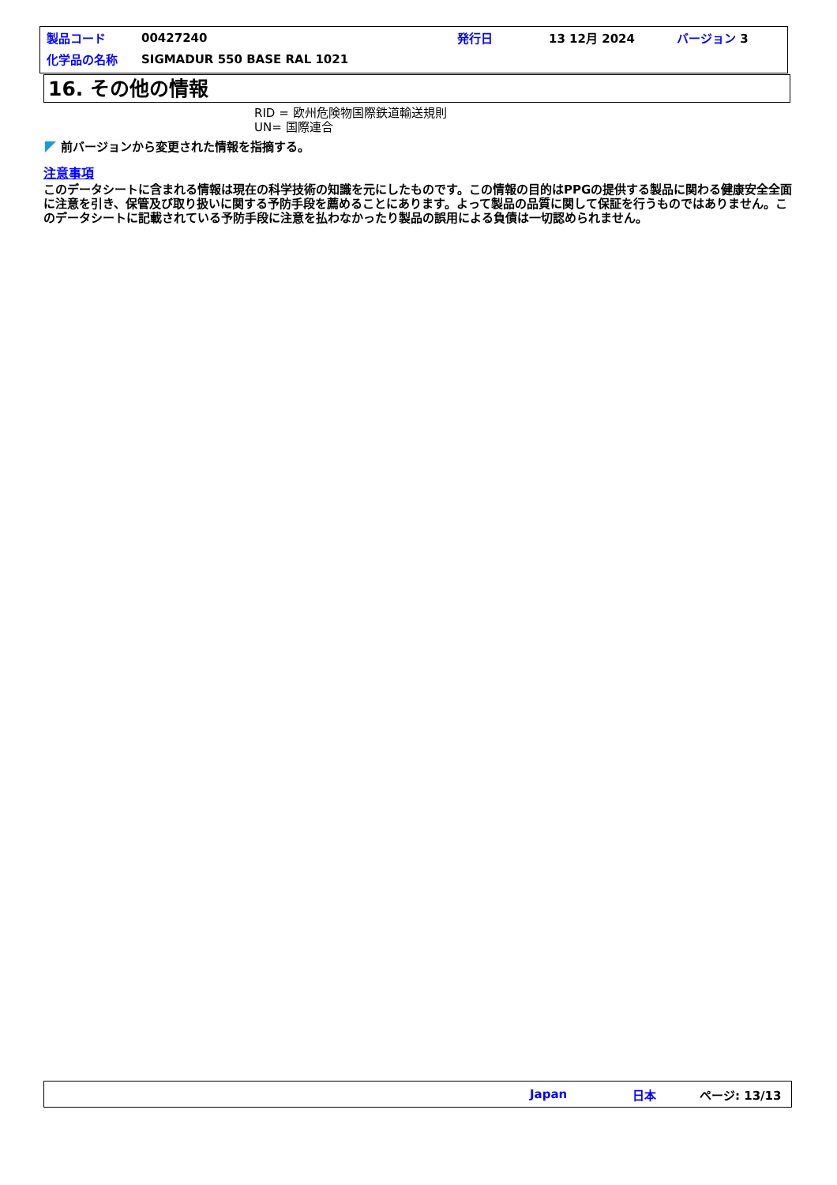| 製品コード | 00427240 | 発行日 | 13 12月 2024 | バージョン 3 |
| 化学品の名称 | SIGMADUR 550 BASE RAL 1021 | | | |
16. その他の情報
RID = 欧州危険物国際鉄道輸送規則
UN= 国際連合
前バージョンから変更された情報を指摘する。
注意事項
このデータシートに含まれる情報は現在の科学技術の知識を元にしたものです。この情報の目的はPPGの提供する製品に関わる健康安全全面に注意を引き、保管及び取り扱いに関する予防手段を薦めることにあります。よって製品の品質に関して保証を行うものではありません。このデータシートに記載されている予防手段に注意を払わなかったり製品の誤用による負債は一切認められません。
Japan 日本 ページ: 13/13